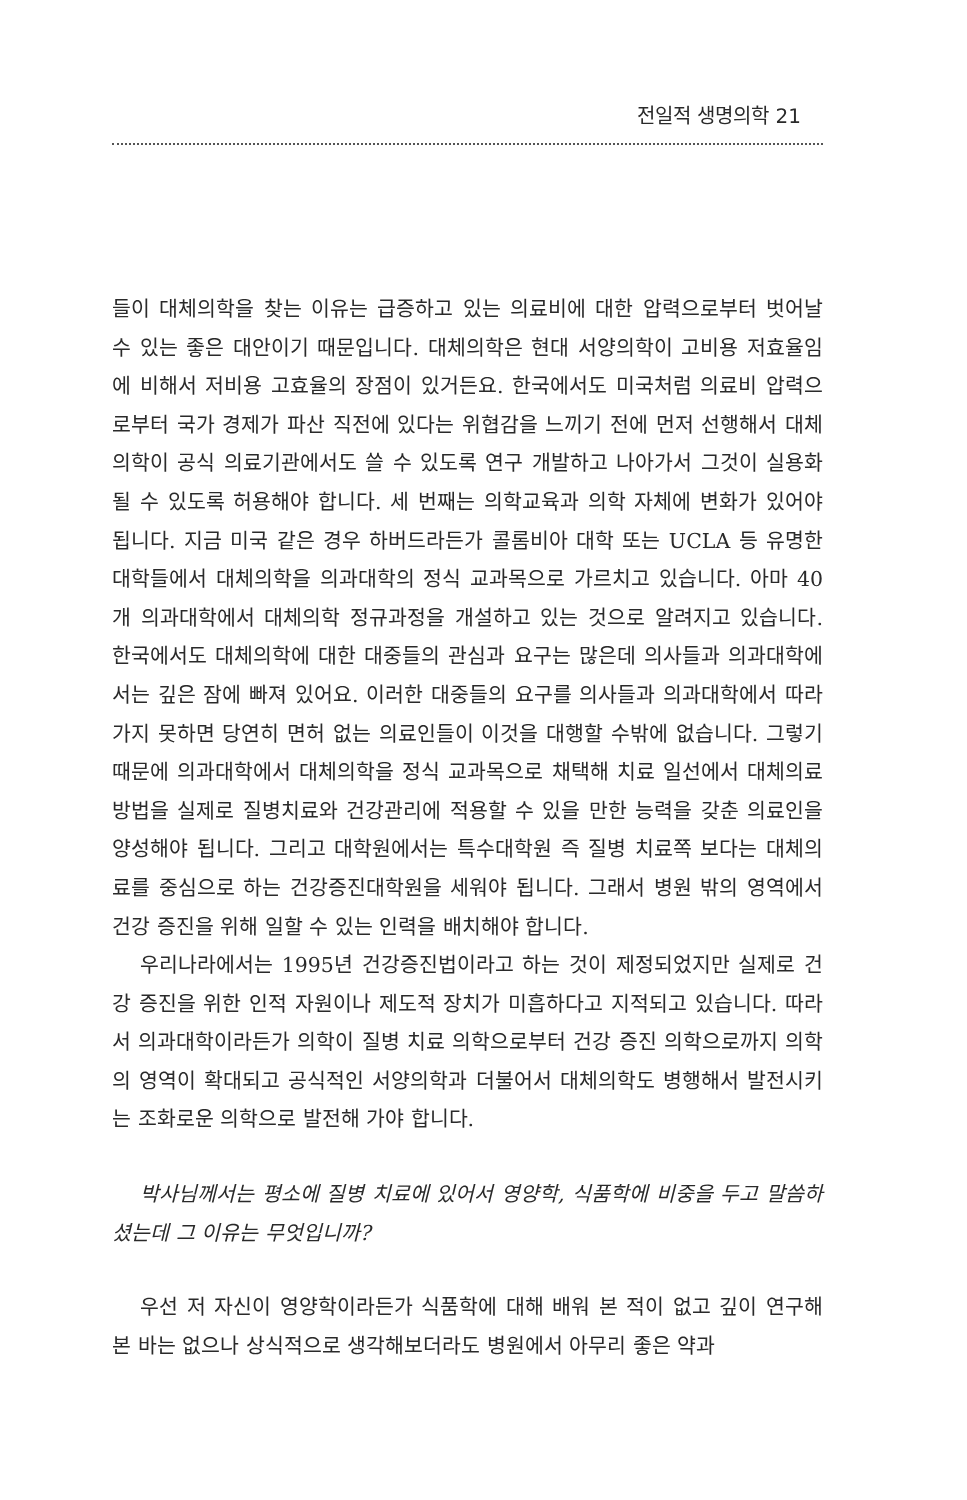전일적 생명의학 21
들이 대체의학을 찾는 이유는 급증하고 있는 의료비에 대한 압력으로부터 벗어날 수 있는 좋은 대안이기 때문입니다. 대체의학은 현대 서양의학이 고비용 저효율임에 비해서 저비용 고효율의 장점이 있거든요. 한국에서도 미국처럼 의료비 압력으로부터 국가 경제가 파산 직전에 있다는 위협감을 느끼기 전에 먼저 선행해서 대체의학이 공식 의료기관에서도 쓸 수 있도록 연구 개발하고 나아가서 그것이 실용화될 수 있도록 허용해야 합니다. 세 번째는 의학교육과 의학 자체에 변화가 있어야 됩니다. 지금 미국 같은 경우 하버드라든가 콜롬비아 대학 또는 UCLA 등 유명한 대학들에서 대체의학을 의과대학의 정식 교과목으로 가르치고 있습니다. 아마 40개 의과대학에서 대체의학 정규과정을 개설하고 있는 것으로 알려지고 있습니다. 한국에서도 대체의학에 대한 대중들의 관심과 요구는 많은데 의사들과 의과대학에서는 깊은 잠에 빠져 있어요. 이러한 대중들의 요구를 의사들과 의과대학에서 따라가지 못하면 당연히 면허 없는 의료인들이 이것을 대행할 수밖에 없습니다. 그렇기 때문에 의과대학에서 대체의학을 정식 교과목으로 채택해 치료 일선에서 대체의료 방법을 실제로 질병치료와 건강관리에 적용할 수 있을 만한 능력을 갖춘 의료인을 양성해야 됩니다. 그리고 대학원에서는 특수대학원 즉 질병 치료쪽 보다는 대체의료를 중심으로 하는 건강증진대학원을 세워야 됩니다. 그래서 병원 밖의 영역에서 건강 증진을 위해 일할 수 있는 인력을 배치해야 합니다.
우리나라에서는 1995년 건강증진법이라고 하는 것이 제정되었지만 실제로 건강 증진을 위한 인적 자원이나 제도적 장치가 미흡하다고 지적되고 있습니다. 따라서 의과대학이라든가 의학이 질병 치료 의학으로부터 건강 증진 의학으로까지 의학의 영역이 확대되고 공식적인 서양의학과 더불어서 대체의학도 병행해서 발전시키는 조화로운 의학으로 발전해 가야 합니다.
박사님께서는 평소에 질병 치료에 있어서 영양학, 식품학에 비중을 두고 말씀하셨는데 그 이유는 무엇입니까?
우선 저 자신이 영양학이라든가 식품학에 대해 배워 본 적이 없고 깊이 연구해 본 바는 없으나 상식적으로 생각해보더라도 병원에서 아무리 좋은 약과